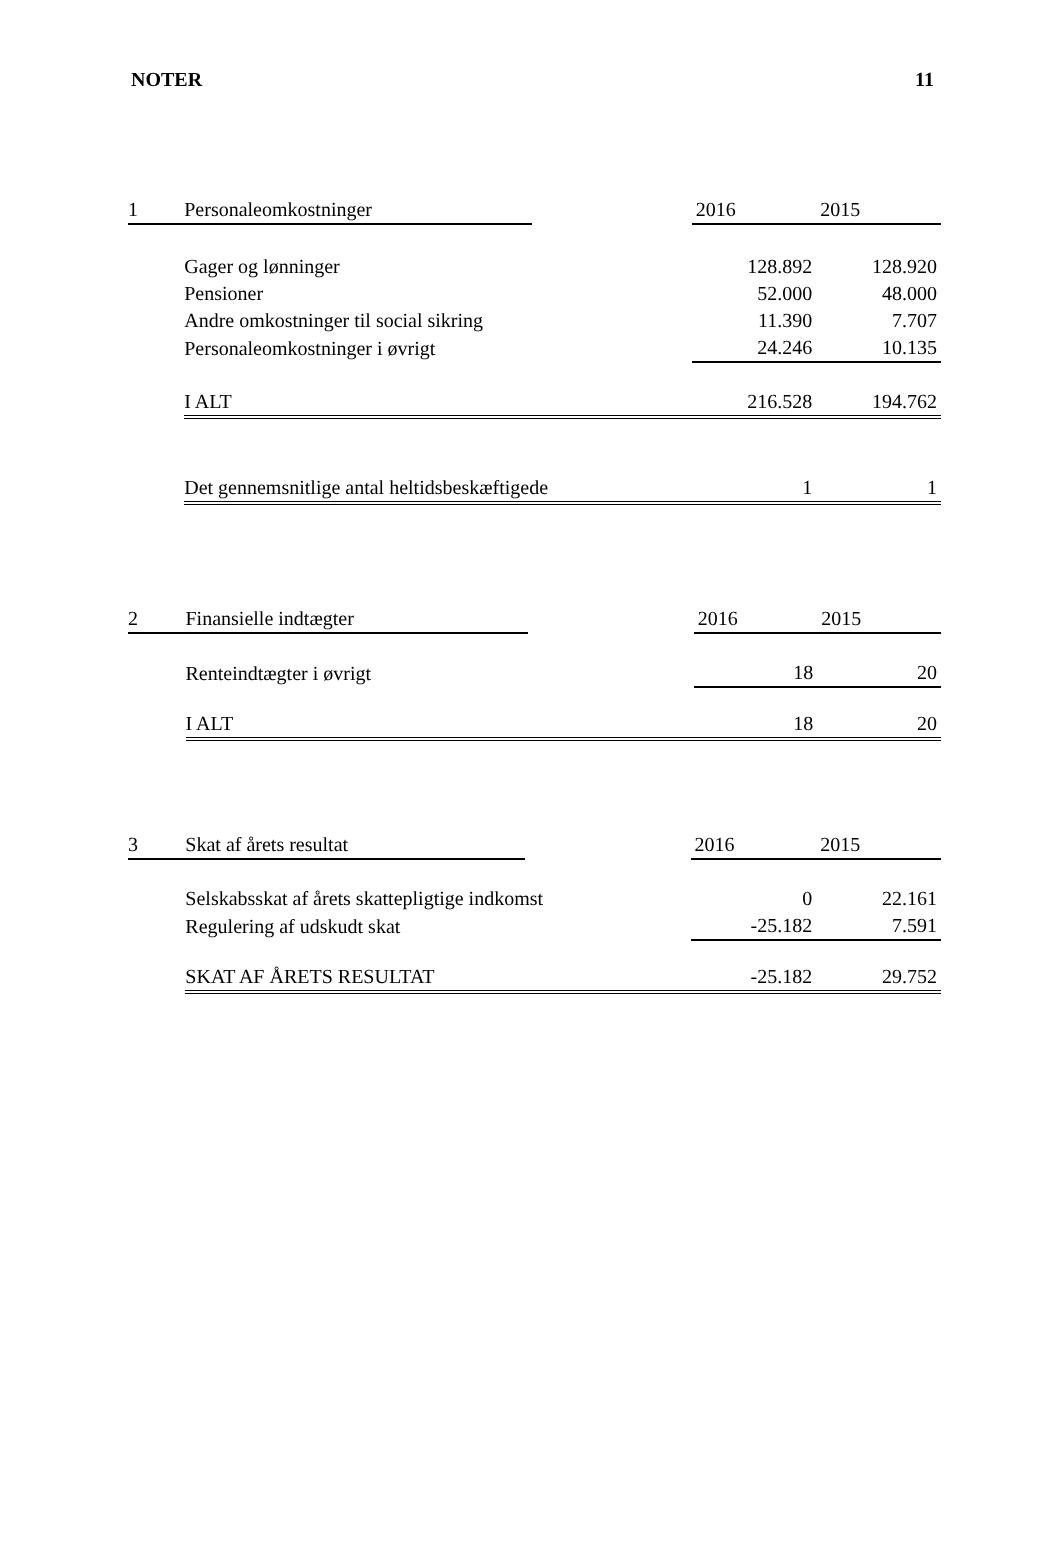NOTER 11
| 1 | Personaleomkostninger | | 2016 | 2015 |
| --- | --- | --- | --- | --- |
| | Gager og lønninger | | 128.892 | 128.920 |
| | Pensioner | | 52.000 | 48.000 |
| | Andre omkostninger til social sikring | | 11.390 | 7.707 |
| | Personaleomkostninger i øvrigt | | 24.246 | 10.135 |
| | I ALT | | 216.528 | 194.762 |
| | Det gennemsnitlige antal heltidsbeskæftigede | | 1 | 1 |
| 2 | Finansielle indtægter | | 2016 | 2015 |
| --- | --- | --- | --- | --- |
| | Renteindtægter i øvrigt | | 18 | 20 |
| | I ALT | | 18 | 20 |
| 3 | Skat af årets resultat | | 2016 | 2015 |
| --- | --- | --- | --- | --- |
| | Selskabsskat af årets skattepligtige indkomst | | 0 | 22.161 |
| | Regulering af udskudt skat | | -25.182 | 7.591 |
| | SKAT AF ÅRETS RESULTAT | | -25.182 | 29.752 |